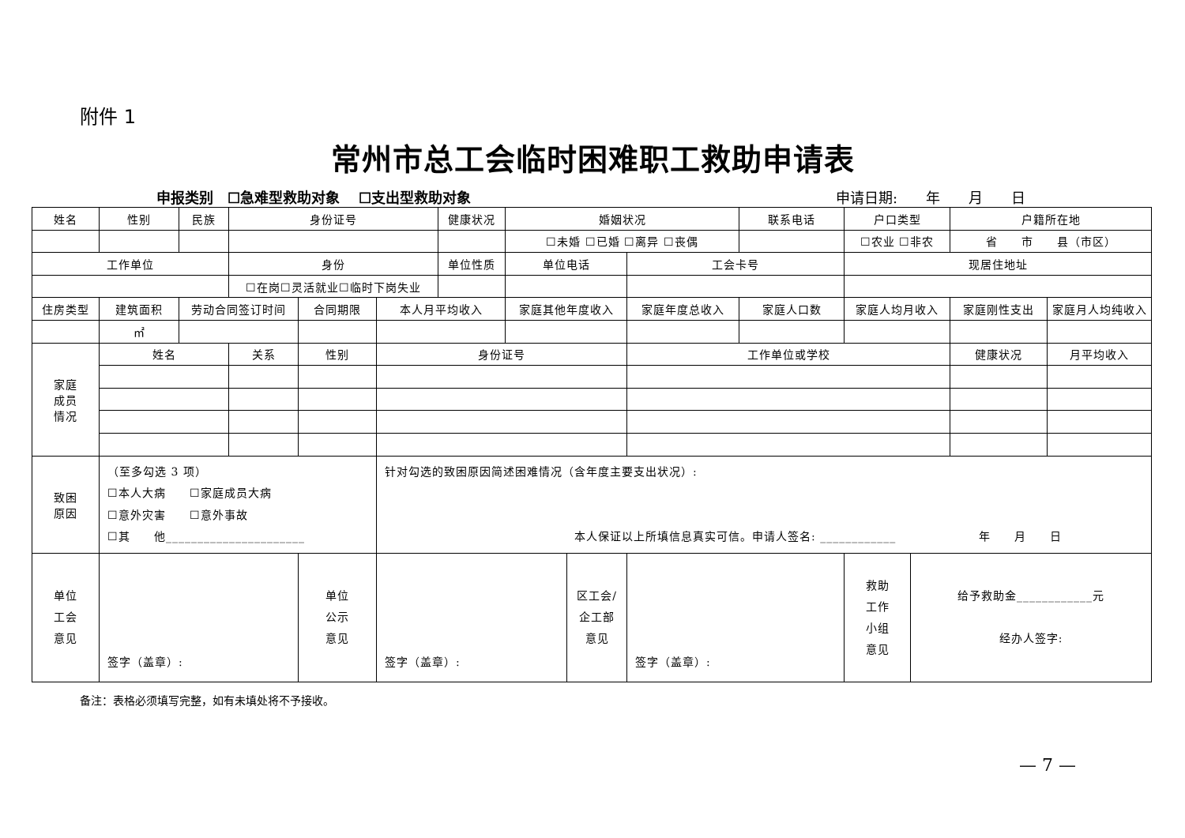附件 1
常州市总工会临时困难职工救助申请表
申报类别　☐急难型救助对象　 ☐支出型救助对象 申请日期:　　年　　月　　日
| 姓名 | 性别 | 民族 | 身份证号 | | | 健康状况 | 婚姻状况 | | | 联系电话 | 户口类型 | | 户籍所在地 | |
| | | | | | | | ☐未婚 ☐已婚 ☐离异 ☐丧偶 | | | | ☐农业 ☐非农 | | 省 市 县（市区） | |
| 工作单位 | | | 身份 | | | 单位性质 | 单位电话 | | 工会卡号 | | 现居住地址 | | | |
| | | | ☐在岗☐灵活就业☐临时下岗失业 | | | | | | | | | | | |
| 住房类型 | 建筑面积 | 劳动合同签订时间 | | 合同期限 | 本人月平均收入 | | 家庭其他年度收入 | | 家庭年度总收入 | 家庭人口数 | 家庭人均月收入 | | 家庭刚性支出 | 家庭月人均纯收入 |
| | ㎡ | | | | | | | | | | | | | |
| 家庭 成员 情况 | 姓名 | | 关系 | 性别 | 身份证号 | | | | 工作单位或学校 | | | | 健康状况 | 月平均收入 |
| 致困 原因 | （至多勾选 3 项） ☐本人大病 ☐家庭成员大病 ☐意外灾害 ☐意外事故 ☐其 他______________________ | | | | 针对勾选的致困原因简述困难情况（含年度主要支出状况）: 本人保证以上所填信息真实可信。申请人签名: ____________ 年 月 日 | | | | | | | | | |
| 单位 工会 意见 | 签字（盖章）: | | | 单位 公示 意见 | 签字（盖章）: | | | 区工会/ 企工部 意见 | 签字（盖章）: | | 救助 工作 小组 意见 | 给予救助金____________元 经办人签字: | | |
备注：表格必须填写完整，如有未填处将不予接收。
— 7 —